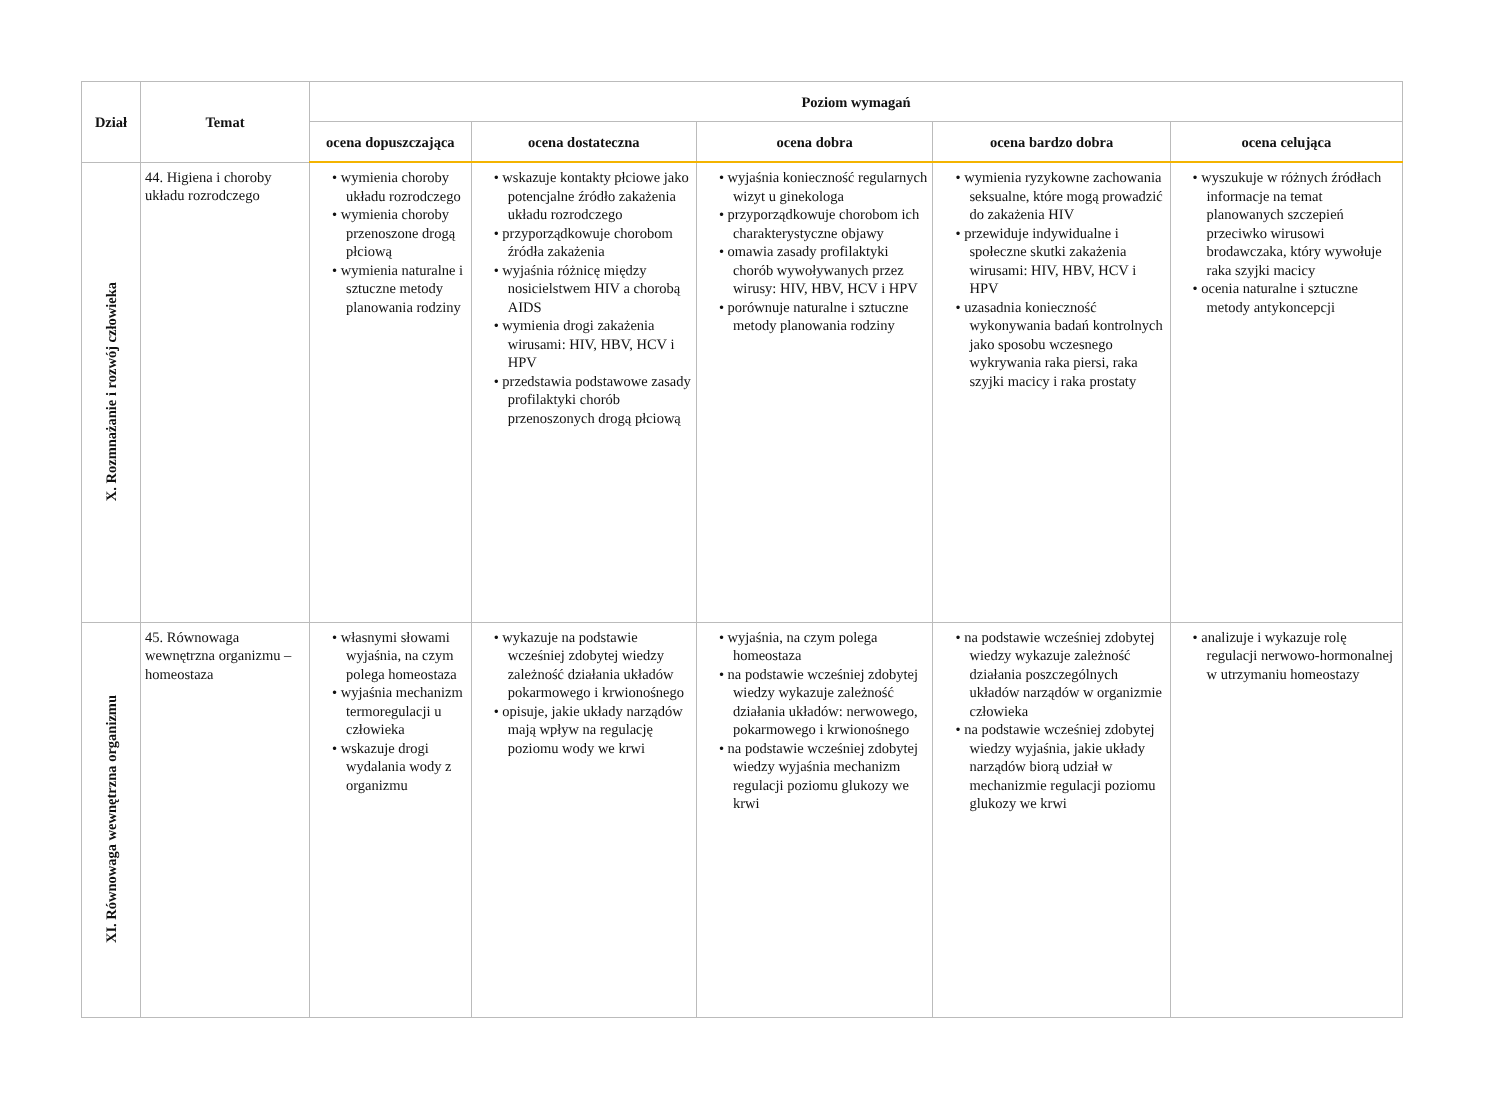| Dział | Temat | Poziom wymagań | | | | |
| --- | --- | --- | --- | --- | --- | --- |
| | | ocena dopuszczająca | ocena dostateczna | ocena dobra | ocena bardzo dobra | ocena celująca |
| X. Rozmnażanie i rozwój człowieka | 44. Higiena i choroby układu rozrodczego | • wymienia choroby układu rozrodczego • wymienia choroby przenoszone drogą płciową • wymienia naturalne i sztuczne metody planowania rodziny | • wskazuje kontakty płciowe jako potencjalne źródło zakażenia układu rozrodczego • przyporządkowuje chorobom źródła zakażenia • wyjaśnia różnicę między nosicielstwem HIV a chorobą AIDS • wymienia drogi zakażenia wirusami: HIV, HBV, HCV i HPV • przedstawia podstawowe zasady profilaktyki chorób przenoszonych drogą płciową | • wyjaśnia konieczność regularnych wizyt u ginekologa • przyporządkowuje chorobom ich charakterystyczne objawy • omawia zasady profilaktyki chorób wywoływanych przez wirusy: HIV, HBV, HCV i HPV • porównuje naturalne i sztuczne metody planowania rodziny | • wymienia ryzykowne zachowania seksualne, które mogą prowadzić do zakażenia HIV • przewiduje indywidualne i społeczne skutki zakażenia wirusami: HIV, HBV, HCV i HPV • uzasadnia konieczność wykonywania badań kontrolnych jako sposobu wczesnego wykrywania raka piersi, raka szyjki macicy i raka prostaty | • wyszukuje w różnych źródłach informacje na temat planowanych szczepień przeciwko wirusowi brodawczaka, który wywołuje raka szyjki macicy • ocenia naturalne i sztuczne metody antykoncepcji |
| XI. Równowaga wewnętrzna organizmu | 45. Równowaga wewnętrzna organizmu – homeostaza | • własnymi słowami wyjaśnia, na czym polega homeostaza • wyjaśnia mechanizm termoregulacji u człowieka • wskazuje drogi wydalania wody z organizmu | • wykazuje na podstawie wcześniej zdobytej wiedzy zależność działania układów pokarmowego i krwionośnego • opisuje, jakie układy narządów mają wpływ na regulację poziomu wody we krwi | • wyjaśnia, na czym polega homeostaza • na podstawie wcześniej zdobytej wiedzy wykazuje zależność działania układów: nerwowego, pokarmowego i krwionośnego • na podstawie wcześniej zdobytej wiedzy wyjaśnia mechanizm regulacji poziomu glukozy we krwi | • na podstawie wcześniej zdobytej wiedzy wykazuje zależność działania poszczególnych układów narządów w organizmie człowieka • na podstawie wcześniej zdobytej wiedzy wyjaśnia, jakie układy narządów biorą udział w mechanizmie regulacji poziomu glukozy we krwi | • analizuje i wykazuje rolę regulacji nerwowo-hormonalnej w utrzymaniu homeostazy |